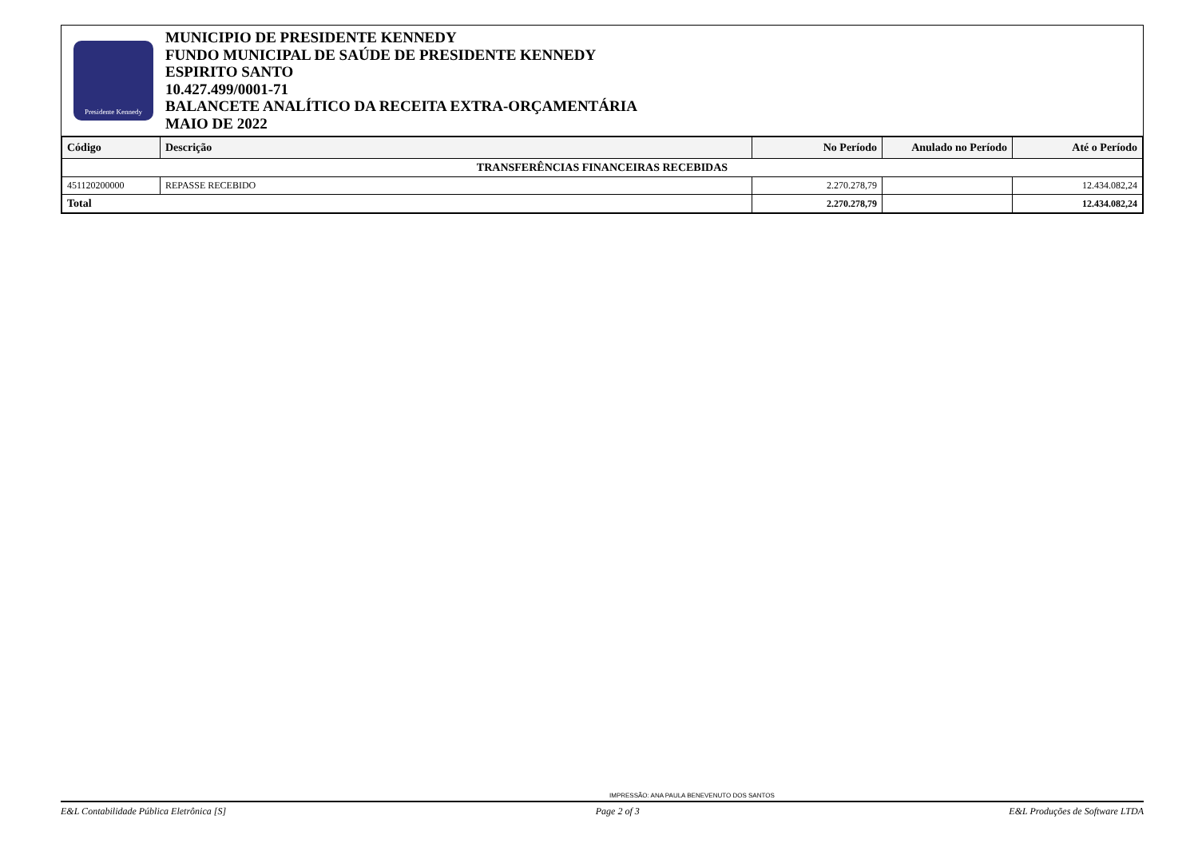Presidente Kennedy
MUNICIPIO DE PRESIDENTE KENNEDY
FUNDO MUNICIPAL DE SAÚDE DE PRESIDENTE KENNEDY
ESPIRITO SANTO
10.427.499/0001-71
BALANCETE ANALÍTICO DA RECEITA EXTRA-ORÇAMENTÁRIA
MAIO DE 2022
| Código | Descrição | No Período | Anulado no Período | Até o Período |
| --- | --- | --- | --- | --- |
| TRANSFERÊNCIAS FINANCEIRAS RECEBIDAS | | | | |
| 451120200000 | REPASSE RECEBIDO | 2.270.278,79 | | 12.434.082,24 |
| Total | | 2.270.278,79 | | 12.434.082,24 |
IMPRESSÃO: ANA PAULA BENEVENUTO DOS SANTOS
E&L Contabilidade Pública Eletrônica [S] Page 2 of 3 E&L Produções de Software LTDA